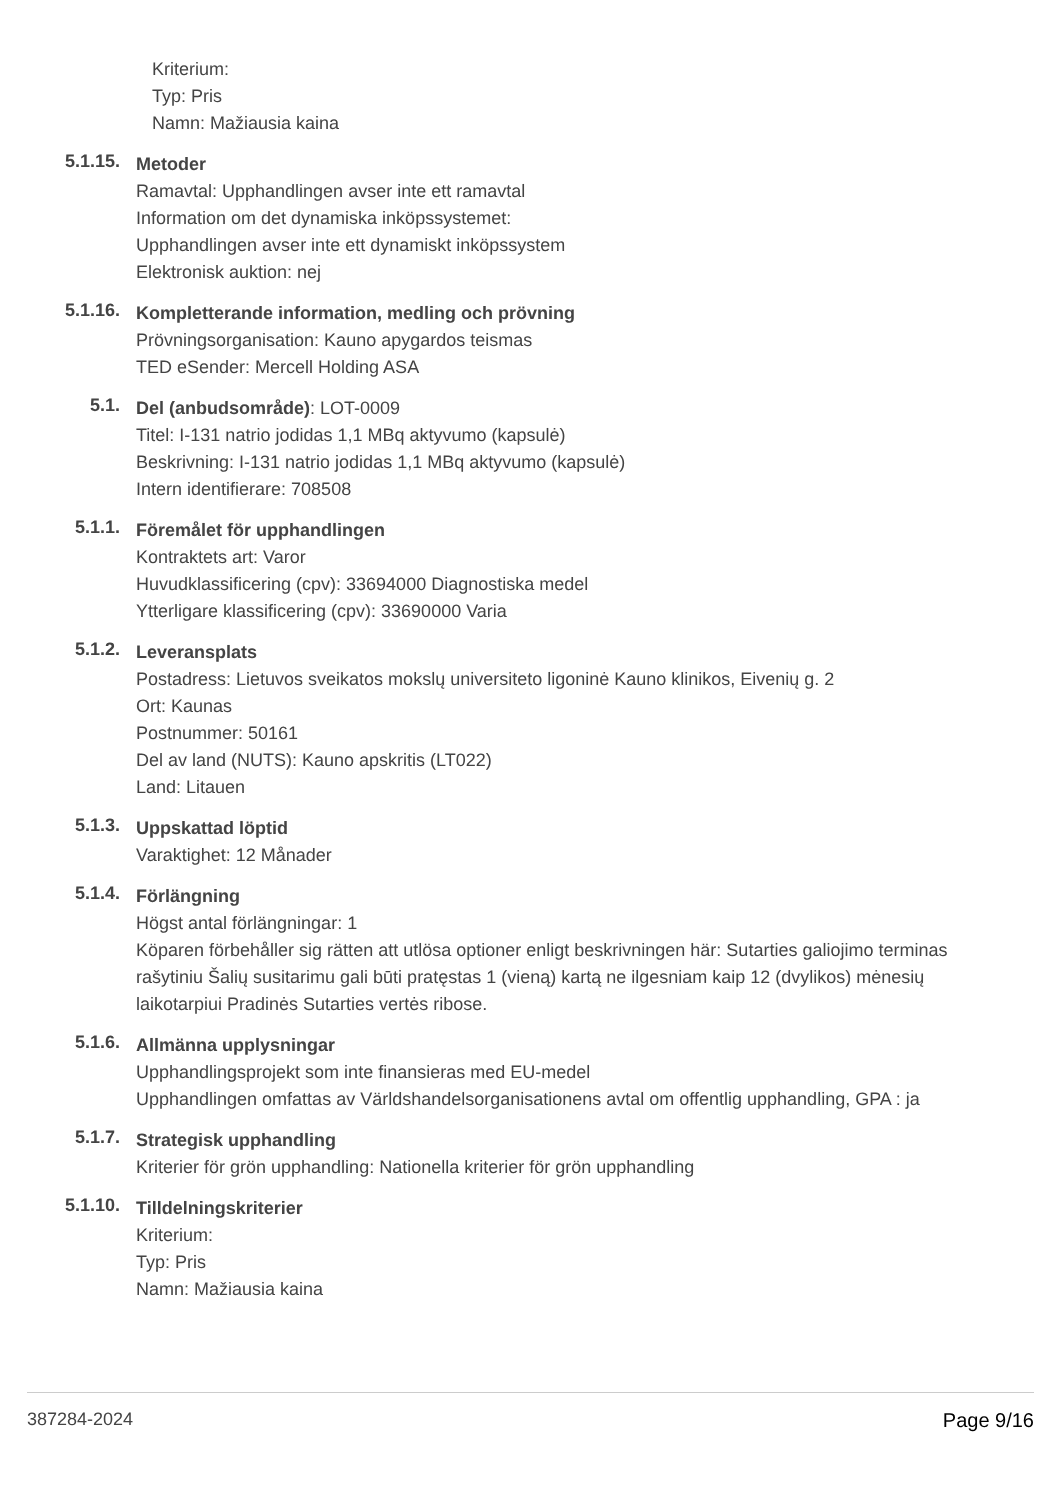Kriterium:
Typ: Pris
Namn: Mažiausia kaina
5.1.15.
Metoder
Ramavtal: Upphandlingen avser inte ett ramavtal
Information om det dynamiska inköpssystemet:
Upphandlingen avser inte ett dynamiskt inköpssystem
Elektronisk auktion: nej
5.1.16.
Kompletterande information, medling och prövning
Prövningsorganisation: Kauno apygardos teismas
TED eSender: Mercell Holding ASA
5.1.
Del (anbudsområde): LOT-0009
Titel: I-131 natrio jodidas 1,1 MBq aktyvumo (kapsulė)
Beskrivning: I-131 natrio jodidas 1,1 MBq aktyvumo (kapsulė)
Intern identifierare: 708508
5.1.1.
Föremålet för upphandlingen
Kontraktets art: Varor
Huvudklassificering (cpv): 33694000 Diagnostiska medel
Ytterligare klassificering (cpv): 33690000 Varia
5.1.2.
Leveransplats
Postadress: Lietuvos sveikatos mokslų universiteto ligoninė Kauno klinikos, Eivenių g. 2
Ort: Kaunas
Postnummer: 50161
Del av land (NUTS): Kauno apskritis (LT022)
Land: Litauen
5.1.3.
Uppskattad löptid
Varaktighet: 12 Månader
5.1.4.
Förlängning
Högst antal förlängningar: 1
Köparen förbehåller sig rätten att utlösa optioner enligt beskrivningen här: Sutarties galiojimo terminas rašytiniu Šalių susitarimu gali būti pratęstas 1 (vieną) kartą ne ilgesniam kaip 12 (dvylikos) mėnesių laikotarpiui Pradinės Sutarties vertės ribose.
5.1.6.
Allmänna upplysningar
Upphandlingsprojekt som inte finansieras med EU-medel
Upphandlingen omfattas av Världshandelsorganisationens avtal om offentlig upphandling, GPA : ja
5.1.7.
Strategisk upphandling
Kriterier för grön upphandling: Nationella kriterier för grön upphandling
5.1.10.
Tilldelningskriterier
Kriterium:
Typ: Pris
Namn: Mažiausia kaina
387284-2024 Page 9/16